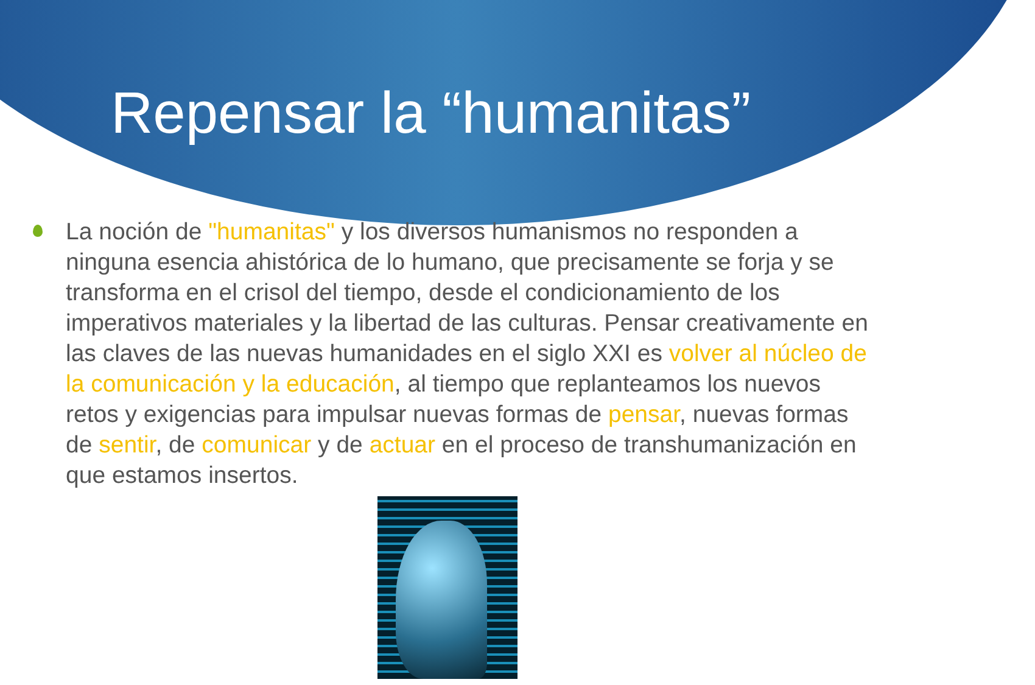Repensar la “humanitas”
La noción de "humanitas" y los diversos humanismos no responden a ninguna esencia ahistórica de lo humano, que precisamente se forja y se transforma en el crisol del tiempo, desde el condicionamiento de los imperativos materiales y la libertad de las culturas. Pensar creativamente en las claves de las nuevas humanidades en el siglo XXI es volver al núcleo de la comunicación y la educación, al tiempo que replanteamos los nuevos retos y exigencias para impulsar nuevas formas de pensar, nuevas formas de sentir, de comunicar y de actuar en el proceso de transhumanización en que estamos insertos.